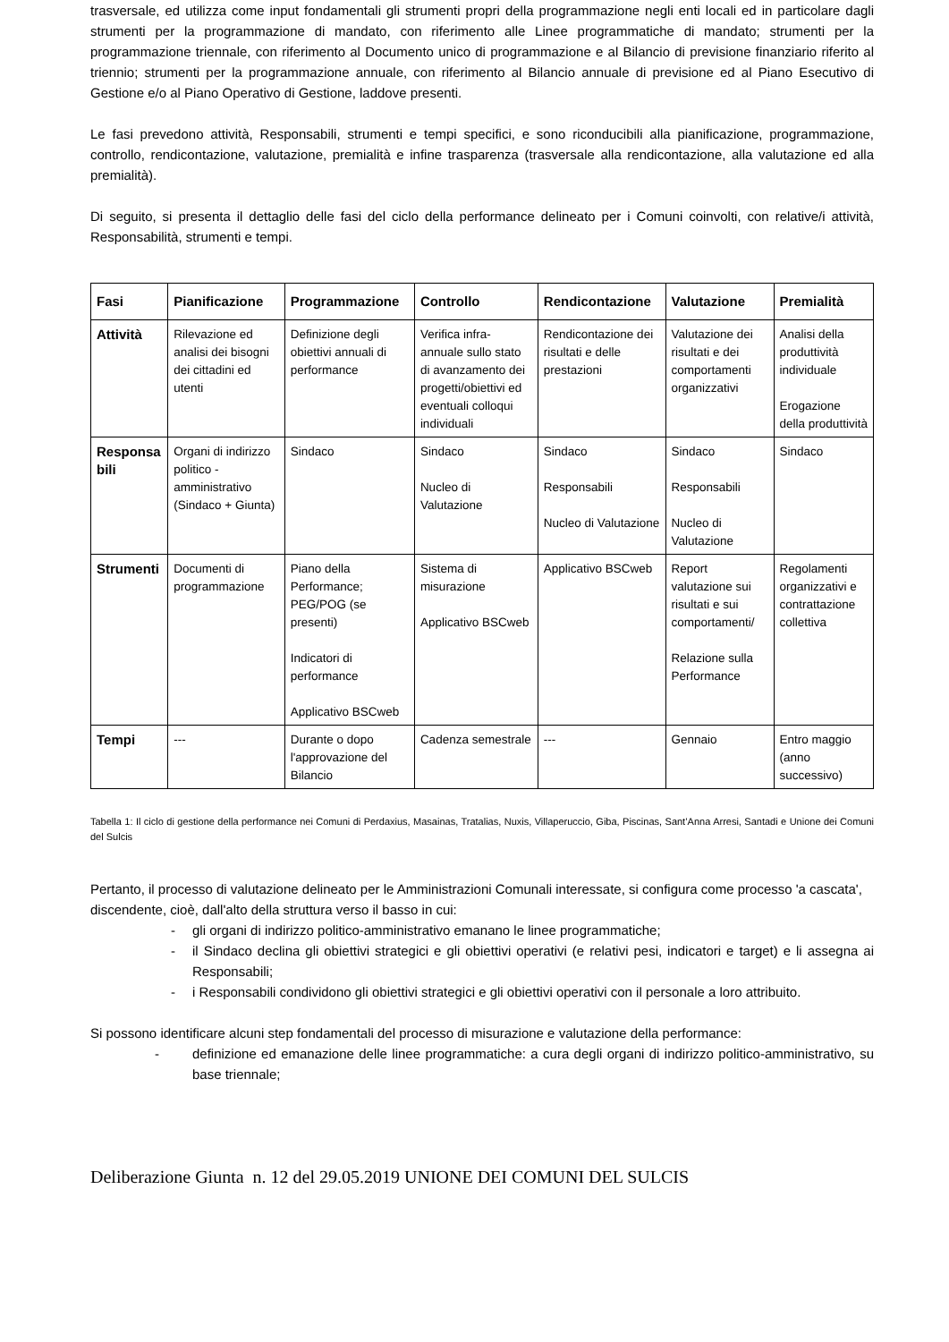trasversale, ed utilizza come input fondamentali gli strumenti propri della programmazione negli enti locali ed in particolare dagli strumenti per la programmazione di mandato, con riferimento alle Linee programmatiche di mandato; strumenti per la programmazione triennale, con riferimento al Documento unico di programmazione e al Bilancio di previsione finanziario riferito al triennio; strumenti per la programmazione annuale, con riferimento al Bilancio annuale di previsione ed al Piano Esecutivo di Gestione e/o al Piano Operativo di Gestione, laddove presenti.
Le fasi prevedono attività, Responsabili, strumenti e tempi specifici, e sono riconducibili alla pianificazione, programmazione, controllo, rendicontazione, valutazione, premialità e infine trasparenza (trasversale alla rendicontazione, alla valutazione ed alla premialità).
Di seguito, si presenta il dettaglio delle fasi del ciclo della performance delineato per i Comuni coinvolti, con relative/i attività, Responsabilità, strumenti e tempi.
| Fasi | Pianificazione | Programmazione | Controllo | Rendicontazione | Valutazione | Premialità |
| --- | --- | --- | --- | --- | --- | --- |
| Attività | Rilevazione ed analisi dei bisogni dei cittadini ed utenti | Definizione degli obiettivi annuali di performance | Verifica infra-annuale sullo stato di avanzamento dei progetti/obiettivi ed eventuali colloqui individuali | Rendicontazione dei risultati e delle prestazioni | Valutazione dei risultati e dei comportamenti organizzativi | Analisi della produttività individuale Erogazione della produttività |
| Responsa bili | Organi di indirizzo politico - amministrativo (Sindaco + Giunta) | Sindaco | Sindaco Nucleo di Valutazione | Sindaco Responsabili Nucleo di Valutazione | Sindaco Responsabili Nucleo di Valutazione | Sindaco |
| Strumenti | Documenti di programmazione | Piano della Performance; PEG/POG (se presenti) Indicatori di performance Applicativo BSCweb | Sistema di misurazione Applicativo BSCweb | Applicativo BSCweb | Report valutazione sui risultati e sui comportamenti/ Relazione sulla Performance | Regolamenti organizzativi e contrattazione collettiva |
| Tempi | --- | Durante o dopo l'approvazione del Bilancio | Cadenza semestrale | --- | Gennaio | Entro maggio (anno successivo) |
Tabella 1: Il ciclo di gestione della performance nei Comuni di Perdaxius, Masainas, Tratalias, Nuxis, Villaperuccio, Giba, Piscinas, Sant’Anna Arresi, Santadi e Unione dei Comuni del Sulcis
Pertanto, il processo di valutazione delineato per le Amministrazioni Comunali interessate, si configura come processo 'a cascata', discendente, cioè, dall'alto della struttura verso il basso in cui:
- gli organi di indirizzo politico-amministrativo emanano le linee programmatiche;
- il Sindaco declina gli obiettivi strategici e gli obiettivi operativi (e relativi pesi, indicatori e target) e li assegna ai Responsabili;
- i Responsabili condividono gli obiettivi strategici e gli obiettivi operativi con il personale a loro attribuito.
Si possono identificare alcuni step fondamentali del processo di misurazione e valutazione della performance:
- definizione ed emanazione delle linee programmatiche: a cura degli organi di indirizzo politico-amministrativo, su base triennale;
Deliberazione Giunta n. 12 del 29.05.2019 UNIONE DEI COMUNI DEL SULCIS